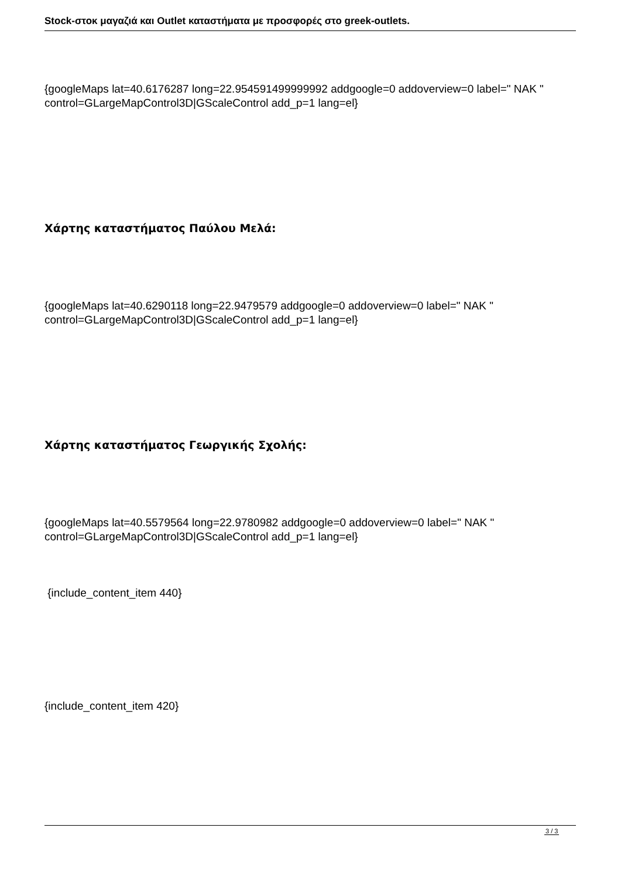Stock-στοκ μαγαζιά και Outlet καταστήματα με προσφορές στο greek-outlets.
{googleMaps lat=40.6176287 long=22.954591499999992 addgoogle=0 addoverview=0 label=" NAK " control=GLargeMapControl3D|GScaleControl add_p=1 lang=el}
Χάρτης καταστήματος Παύλου Μελά:
{googleMaps lat=40.6290118 long=22.9479579 addgoogle=0 addoverview=0 label=" NAK " control=GLargeMapControl3D|GScaleControl add_p=1 lang=el}
Χάρτης καταστήματος Γεωργικής Σχολής:
{googleMaps lat=40.5579564 long=22.9780982 addgoogle=0 addoverview=0 label=" NAK " control=GLargeMapControl3D|GScaleControl add_p=1 lang=el}
{include_content_item 440}
{include_content_item 420}
3 / 3